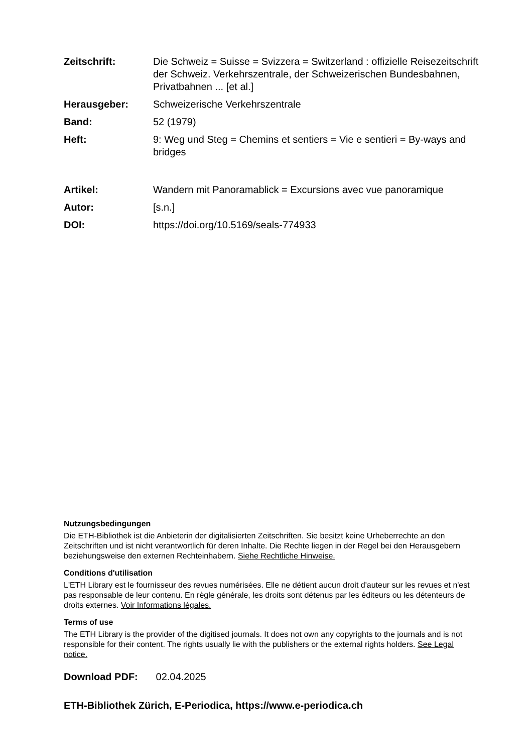Zeitschrift: Die Schweiz = Suisse = Svizzera = Switzerland : offizielle Reisezeitschrift der Schweiz. Verkehrszentrale, der Schweizerischen Bundesbahnen, Privatbahnen ... [et al.]
Herausgeber: Schweizerische Verkehrszentrale
Band: 52 (1979)
Heft: 9: Weg und Steg = Chemins et sentiers = Vie e sentieri = By-ways and bridges
Artikel: Wandern mit Panoramablick = Excursions avec vue panoramique
Autor: [s.n.]
DOI: https://doi.org/10.5169/seals-774933
Nutzungsbedingungen
Die ETH-Bibliothek ist die Anbieterin der digitalisierten Zeitschriften. Sie besitzt keine Urheberrechte an den Zeitschriften und ist nicht verantwortlich für deren Inhalte. Die Rechte liegen in der Regel bei den Herausgebern beziehungsweise den externen Rechteinhabern. Siehe Rechtliche Hinweise.
Conditions d'utilisation
L'ETH Library est le fournisseur des revues numérisées. Elle ne détient aucun droit d'auteur sur les revues et n'est pas responsable de leur contenu. En règle générale, les droits sont détenus par les éditeurs ou les détenteurs de droits externes. Voir Informations légales.
Terms of use
The ETH Library is the provider of the digitised journals. It does not own any copyrights to the journals and is not responsible for their content. The rights usually lie with the publishers or the external rights holders. See Legal notice.
Download PDF: 02.04.2025
ETH-Bibliothek Zürich, E-Periodica, https://www.e-periodica.ch